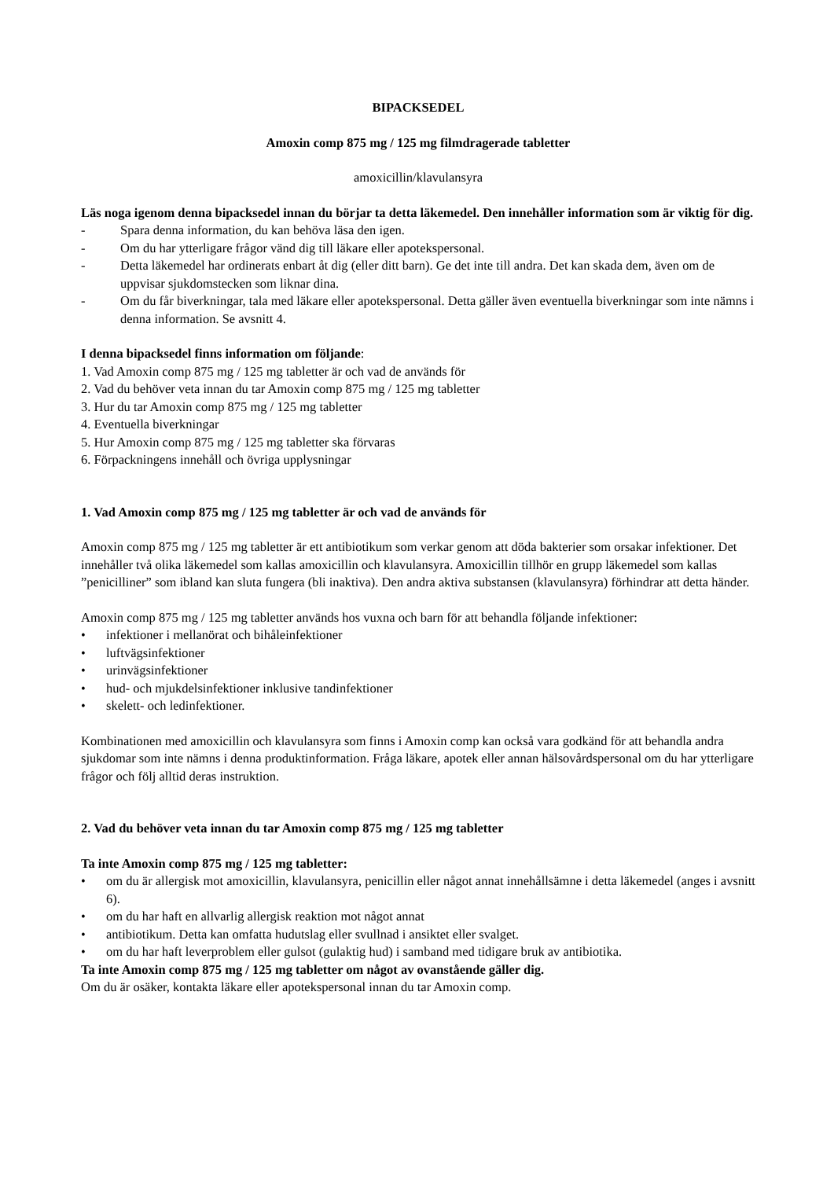BIPACKSEDEL
Amoxin comp 875 mg / 125 mg filmdragerade tabletter
amoxicillin/klavulansyra
Läs noga igenom denna bipacksedel innan du börjar ta detta läkemedel. Den innehåller information som är viktig för dig.
- Spara denna information, du kan behöva läsa den igen.
- Om du har ytterligare frågor vänd dig till läkare eller apotekspersonal.
- Detta läkemedel har ordinerats enbart åt dig (eller ditt barn). Ge det inte till andra. Det kan skada dem, även om de uppvisar sjukdomstecken som liknar dina.
- Om du får biverkningar, tala med läkare eller apotekspersonal. Detta gäller även eventuella biverkningar som inte nämns i denna information. Se avsnitt 4.
I denna bipacksedel finns information om följande:
1. Vad Amoxin comp 875 mg / 125 mg tabletter är och vad de används för
2. Vad du behöver veta innan du tar Amoxin comp 875 mg / 125 mg tabletter
3. Hur du tar Amoxin comp 875 mg / 125 mg tabletter
4. Eventuella biverkningar
5. Hur Amoxin comp 875 mg / 125 mg tabletter ska förvaras
6. Förpackningens innehåll och övriga upplysningar
1. Vad Amoxin comp 875 mg / 125 mg tabletter är och vad de används för
Amoxin comp 875 mg / 125 mg tabletter är ett antibiotikum som verkar genom att döda bakterier som orsakar infektioner. Det innehåller två olika läkemedel som kallas amoxicillin och klavulansyra. Amoxicillin tillhör en grupp läkemedel som kallas ”penicilliner” som ibland kan sluta fungera (bli inaktiva). Den andra aktiva substansen (klavulansyra) förhindrar att detta händer.
Amoxin comp 875 mg / 125 mg tabletter används hos vuxna och barn för att behandla följande infektioner:
• infektioner i mellanörat och bihåleinfektioner
• luftvägsinfektioner
• urinvägsinfektioner
• hud- och mjukdelsinfektioner inklusive tandinfektioner
• skelett- och ledinfektioner.
Kombinationen med amoxicillin och klavulansyra som finns i Amoxin comp kan också vara godkänd för att behandla andra sjukdomar som inte nämns i denna produktinformation. Fråga läkare, apotek eller annan hälsovårdspersonal om du har ytterligare frågor och följ alltid deras instruktion.
2. Vad du behöver veta innan du tar Amoxin comp 875 mg / 125 mg tabletter
Ta inte Amoxin comp 875 mg / 125 mg tabletter:
• om du är allergisk mot amoxicillin, klavulansyra, penicillin eller något annat innehållsämne i detta läkemedel (anges i avsnitt 6).
• om du har haft en allvarlig allergisk reaktion mot något annat
• antibiotikum. Detta kan omfatta hudutslag eller svullnad i ansiktet eller svalget.
• om du har haft leverproblem eller gulsot (gulaktig hud) i samband med tidigare bruk av antibiotika.
Ta inte Amoxin comp 875 mg / 125 mg tabletter om något av ovanstående gäller dig.
Om du är osäker, kontakta läkare eller apotekspersonal innan du tar Amoxin comp.